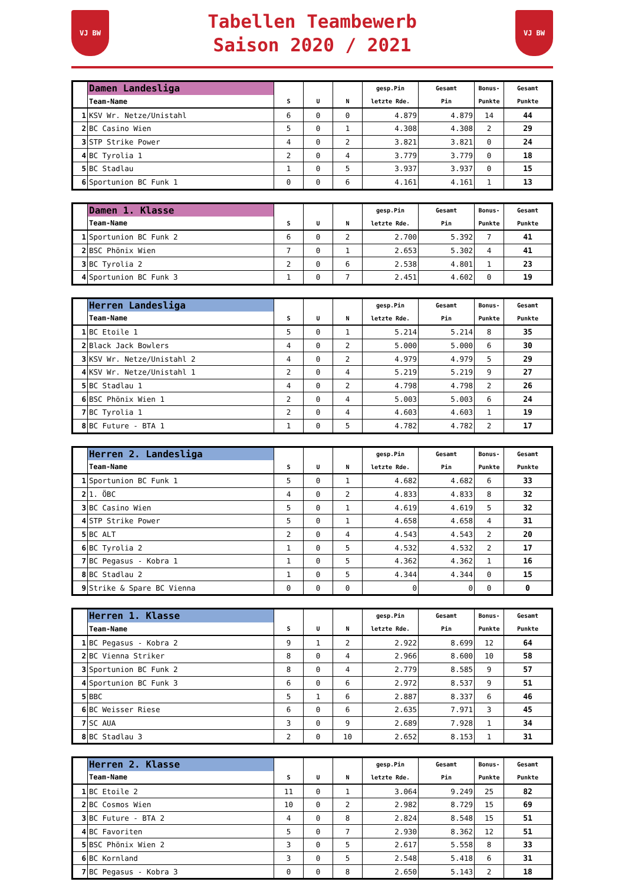VJ BW
Tabellen Teambewerb
Saison 2020 / 2021
VJ BW
| | Damen Landesliga | | | | gesp.Pin | Gesamt | Bonus- | Gesamt |
| --- | --- | --- | --- | --- | --- | --- | --- | --- |
| | Team-Name | S | U | N | letzte Rde. | Pin | Punkte | Punkte |
| 1 | KSV Wr. Netze/Unistahl | 6 | 0 | 0 | 4.879 | 4.879 | 14 | 44 |
| 2 | BC Casino Wien | 5 | 0 | 1 | 4.308 | 4.308 | 2 | 29 |
| 3 | STP Strike Power | 4 | 0 | 2 | 3.821 | 3.821 | 0 | 24 |
| 4 | BC Tyrolia 1 | 2 | 0 | 4 | 3.779 | 3.779 | 0 | 18 |
| 5 | BC Stadlau | 1 | 0 | 5 | 3.937 | 3.937 | 0 | 15 |
| 6 | Sportunion BC Funk 1 | 0 | 0 | 6 | 4.161 | 4.161 | 1 | 13 |
| | Damen 1. Klasse | | | | gesp.Pin | Gesamt | Bonus- | Gesamt |
| --- | --- | --- | --- | --- | --- | --- | --- | --- |
| | Team-Name | S | U | N | letzte Rde. | Pin | Punkte | Punkte |
| 1 | Sportunion BC Funk 2 | 6 | 0 | 2 | 2.700 | 5.392 | 7 | 41 |
| 2 | BSC Phönix Wien | 7 | 0 | 1 | 2.653 | 5.302 | 4 | 41 |
| 3 | BC Tyrolia 2 | 2 | 0 | 6 | 2.538 | 4.801 | 1 | 23 |
| 4 | Sportunion BC Funk 3 | 1 | 0 | 7 | 2.451 | 4.602 | 0 | 19 |
| | Herren Landesliga | | | | gesp.Pin | Gesamt | Bonus- | Gesamt |
| --- | --- | --- | --- | --- | --- | --- | --- | --- |
| | Team-Name | S | U | N | letzte Rde. | Pin | Punkte | Punkte |
| 1 | BC Etoile 1 | 5 | 0 | 1 | 5.214 | 5.214 | 8 | 35 |
| 2 | Black Jack Bowlers | 4 | 0 | 2 | 5.000 | 5.000 | 6 | 30 |
| 3 | KSV Wr. Netze/Unistahl 2 | 4 | 0 | 2 | 4.979 | 4.979 | 5 | 29 |
| 4 | KSV Wr. Netze/Unistahl 1 | 2 | 0 | 4 | 5.219 | 5.219 | 9 | 27 |
| 5 | BC Stadlau 1 | 4 | 0 | 2 | 4.798 | 4.798 | 2 | 26 |
| 6 | BSC Phönix Wien 1 | 2 | 0 | 4 | 5.003 | 5.003 | 6 | 24 |
| 7 | BC Tyrolia 1 | 2 | 0 | 4 | 4.603 | 4.603 | 1 | 19 |
| 8 | BC Future - BTA 1 | 1 | 0 | 5 | 4.782 | 4.782 | 2 | 17 |
| | Herren 2. Landesliga | | | | gesp.Pin | Gesamt | Bonus- | Gesamt |
| --- | --- | --- | --- | --- | --- | --- | --- | --- |
| | Team-Name | S | U | N | letzte Rde. | Pin | Punkte | Punkte |
| 1 | Sportunion BC Funk 1 | 5 | 0 | 1 | 4.682 | 4.682 | 6 | 33 |
| 2 | 1. ÖBC | 4 | 0 | 2 | 4.833 | 4.833 | 8 | 32 |
| 3 | BC Casino Wien | 5 | 0 | 1 | 4.619 | 4.619 | 5 | 32 |
| 4 | STP Strike Power | 5 | 0 | 1 | 4.658 | 4.658 | 4 | 31 |
| 5 | BC ALT | 2 | 0 | 4 | 4.543 | 4.543 | 2 | 20 |
| 6 | BC Tyrolia 2 | 1 | 0 | 5 | 4.532 | 4.532 | 2 | 17 |
| 7 | BC Pegasus - Kobra 1 | 1 | 0 | 5 | 4.362 | 4.362 | 1 | 16 |
| 8 | BC Stadlau 2 | 1 | 0 | 5 | 4.344 | 4.344 | 0 | 15 |
| 9 | Strike & Spare BC Vienna | 0 | 0 | 0 | 0 | 0 | 0 | 0 |
| | Herren 1. Klasse | | | | gesp.Pin | Gesamt | Bonus- | Gesamt |
| --- | --- | --- | --- | --- | --- | --- | --- | --- |
| | Team-Name | S | U | N | letzte Rde. | Pin | Punkte | Punkte |
| 1 | BC Pegasus - Kobra 2 | 9 | 1 | 2 | 2.922 | 8.699 | 12 | 64 |
| 2 | BC Vienna Striker | 8 | 0 | 4 | 2.966 | 8.600 | 10 | 58 |
| 3 | Sportunion BC Funk 2 | 8 | 0 | 4 | 2.779 | 8.585 | 9 | 57 |
| 4 | Sportunion BC Funk 3 | 6 | 0 | 6 | 2.972 | 8.537 | 9 | 51 |
| 5 | BBC | 5 | 1 | 6 | 2.887 | 8.337 | 6 | 46 |
| 6 | BC Weisser Riese | 6 | 0 | 6 | 2.635 | 7.971 | 3 | 45 |
| 7 | SC AUA | 3 | 0 | 9 | 2.689 | 7.928 | 1 | 34 |
| 8 | BC Stadlau 3 | 2 | 0 | 10 | 2.652 | 8.153 | 1 | 31 |
| | Herren 2. Klasse | | | | gesp.Pin | Gesamt | Bonus- | Gesamt |
| --- | --- | --- | --- | --- | --- | --- | --- | --- |
| | Team-Name | S | U | N | letzte Rde. | Pin | Punkte | Punkte |
| 1 | BC Etoile 2 | 11 | 0 | 1 | 3.064 | 9.249 | 25 | 82 |
| 2 | BC Cosmos Wien | 10 | 0 | 2 | 2.982 | 8.729 | 15 | 69 |
| 3 | BC Future - BTA 2 | 4 | 0 | 8 | 2.824 | 8.548 | 15 | 51 |
| 4 | BC Favoriten | 5 | 0 | 7 | 2.930 | 8.362 | 12 | 51 |
| 5 | BSC Phönix Wien 2 | 3 | 0 | 5 | 2.617 | 5.558 | 8 | 33 |
| 6 | BC Kornland | 3 | 0 | 5 | 2.548 | 5.418 | 6 | 31 |
| 7 | BC Pegasus - Kobra 3 | 0 | 0 | 8 | 2.650 | 5.143 | 2 | 18 |